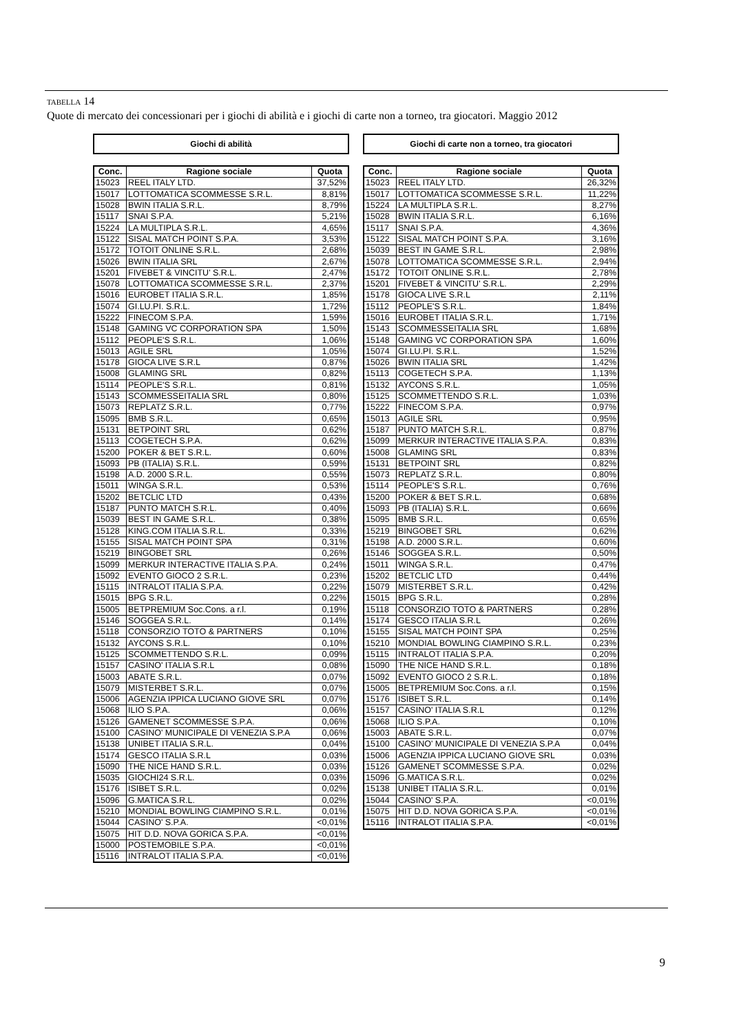TABELLA 14
Quote di mercato dei concessionari per i giochi di abilità e i giochi di carte non a torneo, tra giocatori. Maggio 2012
Giochi di abilità
| Conc. | Ragione sociale | Quota |
| --- | --- | --- |
| 15023 | REEL ITALY LTD. | 37,52% |
| 15017 | LOTTOMATICA SCOMMESSE S.R.L. | 8,81% |
| 15028 | BWIN ITALIA S.R.L. | 8,79% |
| 15117 | SNAI S.P.A. | 5,21% |
| 15224 | LA MULTIPLA S.R.L. | 4,65% |
| 15122 | SISAL MATCH POINT S.P.A. | 3,53% |
| 15172 | TOTOIT ONLINE S.R.L. | 2,68% |
| 15026 | BWIN ITALIA SRL | 2,67% |
| 15201 | FIVEBET & VINCITU' S.R.L. | 2,47% |
| 15078 | LOTTOMATICA SCOMMESSE S.R.L. | 2,37% |
| 15016 | EUROBET ITALIA S.R.L. | 1,85% |
| 15074 | GI.LU.PI. S.R.L. | 1,72% |
| 15222 | FINECOM S.P.A. | 1,59% |
| 15148 | GAMING VC CORPORATION SPA | 1,50% |
| 15112 | PEOPLE'S S.R.L. | 1,06% |
| 15013 | AGILE SRL | 1,05% |
| 15178 | GIOCA LIVE S.R.L | 0,87% |
| 15008 | GLAMING SRL | 0,82% |
| 15114 | PEOPLE'S S.R.L. | 0,81% |
| 15143 | SCOMMESSEITALIA SRL | 0,80% |
| 15073 | REPLATZ S.R.L. | 0,77% |
| 15095 | BMB S.R.L. | 0,65% |
| 15131 | BETPOINT SRL | 0,62% |
| 15113 | COGETECH S.P.A. | 0,62% |
| 15200 | POKER & BET S.R.L. | 0,60% |
| 15093 | PB (ITALIA) S.R.L. | 0,59% |
| 15198 | A.D. 2000 S.R.L. | 0,55% |
| 15011 | WINGA S.R.L. | 0,53% |
| 15202 | BETCLIC LTD | 0,43% |
| 15187 | PUNTO MATCH S.R.L. | 0,40% |
| 15039 | BEST IN GAME S.R.L. | 0,38% |
| 15128 | KING.COM ITALIA S.R.L. | 0,33% |
| 15155 | SISAL MATCH POINT SPA | 0,31% |
| 15219 | BINGOBET SRL | 0,26% |
| 15099 | MERKUR INTERACTIVE ITALIA S.P.A. | 0,24% |
| 15092 | EVENTO GIOCO 2 S.R.L. | 0,23% |
| 15115 | INTRALOT ITALIA S.P.A. | 0,22% |
| 15015 | BPG S.R.L. | 0,22% |
| 15005 | BETPREMIUM Soc.Cons. a r.l. | 0,19% |
| 15146 | SOGGEA S.R.L. | 0,14% |
| 15118 | CONSORZIO TOTO & PARTNERS | 0,10% |
| 15132 | AYCONS S.R.L. | 0,10% |
| 15125 | SCOMMETTENDO S.R.L. | 0,09% |
| 15157 | CASINO' ITALIA S.R.L | 0,08% |
| 15003 | ABATE S.R.L. | 0,07% |
| 15079 | MISTERBET S.R.L. | 0,07% |
| 15006 | AGENZIA IPPICA LUCIANO GIOVE SRL | 0,07% |
| 15068 | ILIO S.P.A. | 0,06% |
| 15126 | GAMENET SCOMMESSE S.P.A. | 0,06% |
| 15100 | CASINO' MUNICIPALE DI VENEZIA S.P.A | 0,06% |
| 15138 | UNIBET ITALIA S.R.L. | 0,04% |
| 15174 | GESCO ITALIA S.R.L | 0,03% |
| 15090 | THE NICE HAND S.R.L. | 0,03% |
| 15035 | GIOCHI24 S.R.L. | 0,03% |
| 15176 | ISIBET S.R.L. | 0,02% |
| 15096 | G.MATICA S.R.L. | 0,02% |
| 15210 | MONDIAL BOWLING CIAMPINO S.R.L. | 0,01% |
| 15044 | CASINO' S.P.A. | <0,01% |
| 15075 | HIT D.D. NOVA GORICA S.P.A. | <0,01% |
| 15000 | POSTEMOBILE S.P.A. | <0,01% |
| 15116 | INTRALOT ITALIA S.P.A. | <0,01% |
Giochi di carte non a torneo, tra giocatori
| Conc. | Ragione sociale | Quota |
| --- | --- | --- |
| 15023 | REEL ITALY LTD. | 26,32% |
| 15017 | LOTTOMATICA SCOMMESSE S.R.L. | 11,22% |
| 15224 | LA MULTIPLA S.R.L. | 8,27% |
| 15028 | BWIN ITALIA S.R.L. | 6,16% |
| 15117 | SNAI S.P.A. | 4,36% |
| 15122 | SISAL MATCH POINT S.P.A. | 3,16% |
| 15039 | BEST IN GAME S.R.L. | 2,98% |
| 15078 | LOTTOMATICA SCOMMESSE S.R.L. | 2,94% |
| 15172 | TOTOIT ONLINE S.R.L. | 2,78% |
| 15201 | FIVEBET & VINCITU' S.R.L. | 2,29% |
| 15178 | GIOCA LIVE S.R.L | 2,11% |
| 15112 | PEOPLE'S S.R.L. | 1,84% |
| 15016 | EUROBET ITALIA S.R.L. | 1,71% |
| 15143 | SCOMMESSEITALIA SRL | 1,68% |
| 15148 | GAMING VC CORPORATION SPA | 1,60% |
| 15074 | GI.LU.PI. S.R.L. | 1,52% |
| 15026 | BWIN ITALIA SRL | 1,42% |
| 15113 | COGETECH S.P.A. | 1,13% |
| 15132 | AYCONS S.R.L. | 1,05% |
| 15125 | SCOMMETTENDO S.R.L. | 1,03% |
| 15222 | FINECOM S.P.A. | 0,97% |
| 15013 | AGILE SRL | 0,95% |
| 15187 | PUNTO MATCH S.R.L. | 0,87% |
| 15099 | MERKUR INTERACTIVE ITALIA S.P.A. | 0,83% |
| 15008 | GLAMING SRL | 0,83% |
| 15131 | BETPOINT SRL | 0,82% |
| 15073 | REPLATZ S.R.L. | 0,80% |
| 15114 | PEOPLE'S S.R.L. | 0,76% |
| 15200 | POKER & BET S.R.L. | 0,68% |
| 15093 | PB (ITALIA) S.R.L. | 0,66% |
| 15095 | BMB S.R.L. | 0,65% |
| 15219 | BINGOBET SRL | 0,62% |
| 15198 | A.D. 2000 S.R.L. | 0,60% |
| 15146 | SOGGEA S.R.L. | 0,50% |
| 15011 | WINGA S.R.L. | 0,47% |
| 15202 | BETCLIC LTD | 0,44% |
| 15079 | MISTERBET S.R.L. | 0,42% |
| 15015 | BPG S.R.L. | 0,28% |
| 15118 | CONSORZIO TOTO & PARTNERS | 0,28% |
| 15174 | GESCO ITALIA S.R.L | 0,26% |
| 15155 | SISAL MATCH POINT SPA | 0,25% |
| 15210 | MONDIAL BOWLING CIAMPINO S.R.L. | 0,23% |
| 15115 | INTRALOT ITALIA S.P.A. | 0,20% |
| 15090 | THE NICE HAND S.R.L. | 0,18% |
| 15092 | EVENTO GIOCO 2 S.R.L. | 0,18% |
| 15005 | BETPREMIUM Soc.Cons. a r.l. | 0,15% |
| 15176 | ISIBET S.R.L. | 0,14% |
| 15157 | CASINO' ITALIA S.R.L | 0,12% |
| 15068 | ILIO S.P.A. | 0,10% |
| 15003 | ABATE S.R.L. | 0,07% |
| 15100 | CASINO' MUNICIPALE DI VENEZIA S.P.A | 0,04% |
| 15006 | AGENZIA IPPICA LUCIANO GIOVE SRL | 0,03% |
| 15126 | GAMENET SCOMMESSE S.P.A. | 0,02% |
| 15096 | G.MATICA S.R.L. | 0,02% |
| 15138 | UNIBET ITALIA S.R.L. | 0,01% |
| 15044 | CASINO' S.P.A. | <0,01% |
| 15075 | HIT D.D. NOVA GORICA S.P.A. | <0,01% |
| 15116 | INTRALOT ITALIA S.P.A. | <0,01% |
9